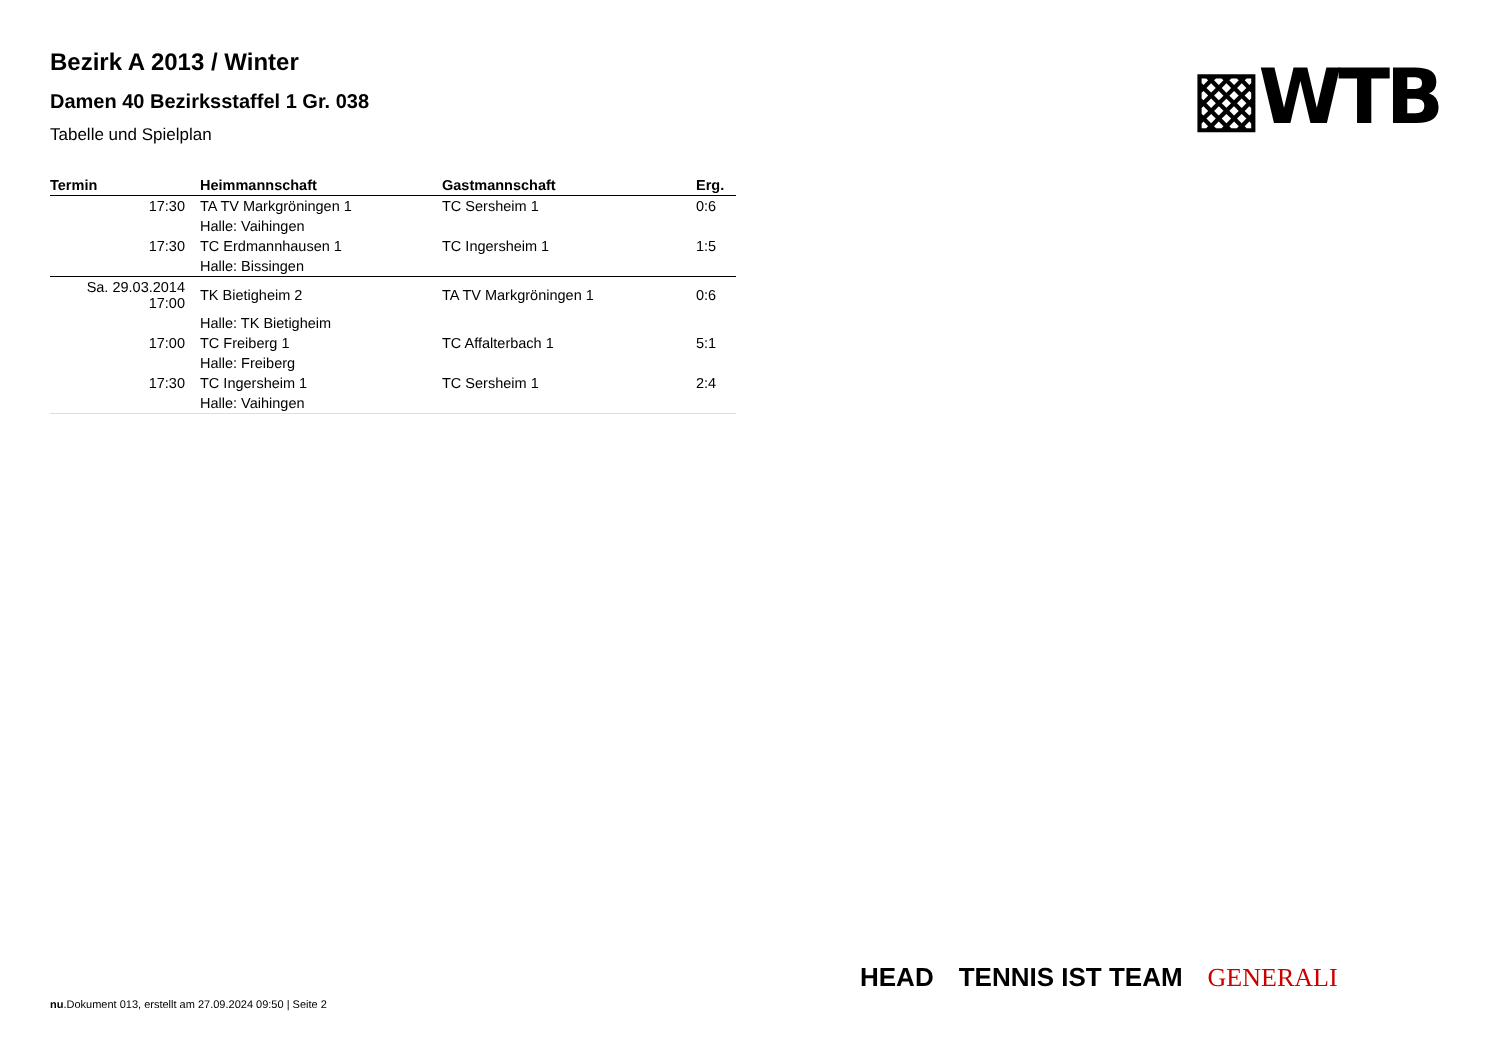▩WTB
Bezirk A 2013 / Winter
Damen 40 Bezirksstaffel 1 Gr. 038
Tabelle und Spielplan
| Termin | Heimmannschaft | Gastmannschaft | Erg. |
| --- | --- | --- | --- |
| 17:30 | TA TV Markgröningen 1 | TC Sersheim 1 | 0:6 |
| | Halle: Vaihingen | | |
| 17:30 | TC Erdmannhausen 1 | TC Ingersheim 1 | 1:5 |
| | Halle: Bissingen | | |
| Sa. 29.03.2014 17:00 | TK Bietigheim 2 | TA TV Markgröningen 1 | 0:6 |
| | Halle: TK Bietigheim | | |
| 17:00 | TC Freiberg 1 | TC Affalterbach 1 | 5:1 |
| | Halle: Freiberg | | |
| 17:30 | TC Ingersheim 1 | TC Sersheim 1 | 2:4 |
| | Halle: Vaihingen | | |
HEAD TENNIS IST TEAM GENERALI
nu.Dokument 013, erstellt am 27.09.2024 09:50 | Seite 2